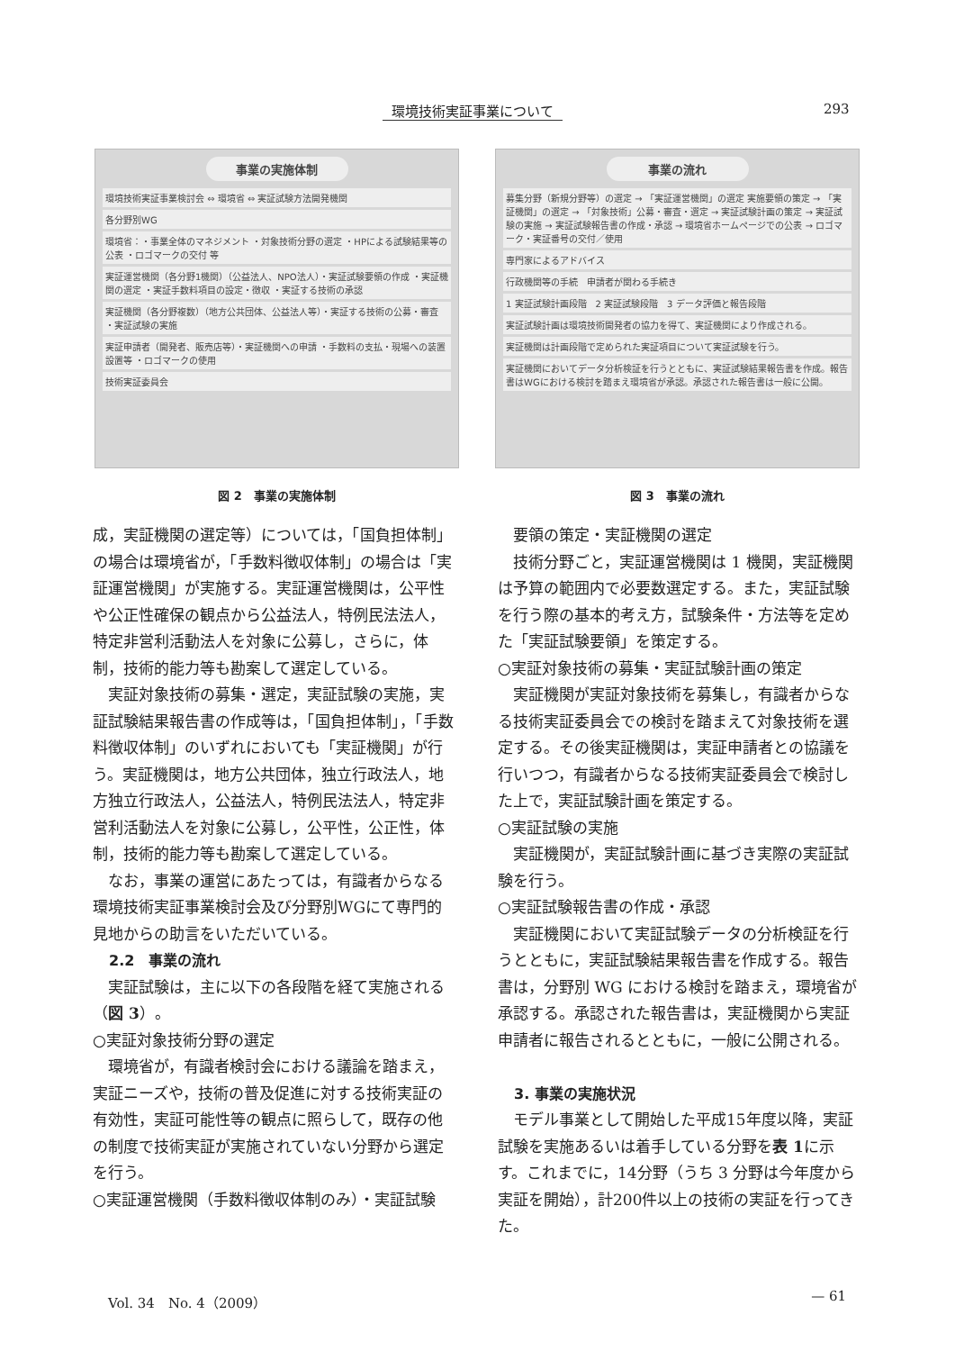環境技術実証事業について 293
事業の実施体制
環境技術実証事業検討会 ⇔ 環境省 ⇔ 実証試験方法開発機関
各分野別WG
環境省：・事業全体のマネジメント ・対象技術分野の選定 ・HPによる試験結果等の公表 ・ロゴマークの交付 等
実証運営機関（各分野1機関）（公益法人、NPO法人）・実証試験要領の作成 ・実証機関の選定 ・実証手数料項目の設定・徴収 ・実証する技術の承認
実証機関（各分野複数）（地方公共団体、公益法人等）・実証する技術の公募・審査 ・実証試験の実施
実証申請者（開発者、販売店等）・実証機関への申請 ・手数料の支払・現場への装置設置等 ・ロゴマークの使用
技術実証委員会
図 2　事業の実施体制
事業の流れ
募集分野（新規分野等）の選定 → 「実証運営機関」の選定 実施要領の策定 → 「実証機関」の選定 → 「対象技術」公募・審査・選定 → 実証試験計画の策定 → 実証試験の実施 → 実証試験報告書の作成・承認 → 環境省ホームページでの公表 → ロゴマーク・実証番号の交付／使用
専門家によるアドバイス
行政機関等の手続　申請者が関わる手続き
1 実証試験計画段階　2 実証試験段階　3 データ評価と報告段階
実証試験計画は環境技術開発者の協力を得て、実証機関により作成される。
実証機関は計画段階で定められた実証項目について実証試験を行う。
実証機関においてデータ分析検証を行うとともに、実証試験結果報告書を作成。報告書はWGにおける検討を踏まえ環境省が承認。承認された報告書は一般に公開。
図 3　事業の流れ
成，実証機関の選定等）については，「国負担体制」の場合は環境省が，「手数料徴収体制」の場合は「実証運営機関」が実施する。実証運営機関は，公平性や公正性確保の観点から公益法人，特例民法法人，特定非営利活動法人を対象に公募し，さらに，体制，技術的能力等も勘案して選定している。
実証対象技術の募集・選定，実証試験の実施，実証試験結果報告書の作成等は，「国負担体制」，「手数料徴収体制」のいずれにおいても「実証機関」が行う。実証機関は，地方公共団体，独立行政法人，地方独立行政法人，公益法人，特例民法法人，特定非営利活動法人を対象に公募し，公平性，公正性，体制，技術的能力等も勘案して選定している。
なお，事業の運営にあたっては，有識者からなる環境技術実証事業検討会及び分野別WGにて専門的見地からの助言をいただいている。
2.2　事業の流れ
実証試験は，主に以下の各段階を経て実施される（図 3）。
○実証対象技術分野の選定
環境省が，有識者検討会における議論を踏まえ，実証ニーズや，技術の普及促進に対する技術実証の有効性，実証可能性等の観点に照らして，既存の他の制度で技術実証が実施されていない分野から選定を行う。
○実証運営機関（手数料徴収体制のみ）・実証試験
要領の策定・実証機関の選定
技術分野ごと，実証運営機関は 1 機関，実証機関は予算の範囲内で必要数選定する。また，実証試験を行う際の基本的考え方，試験条件・方法等を定めた「実証試験要領」を策定する。
○実証対象技術の募集・実証試験計画の策定
実証機関が実証対象技術を募集し，有識者からなる技術実証委員会での検討を踏まえて対象技術を選定する。その後実証機関は，実証申請者との協議を行いつつ，有識者からなる技術実証委員会で検討した上で，実証試験計画を策定する。
○実証試験の実施
実証機関が，実証試験計画に基づき実際の実証試験を行う。
○実証試験報告書の作成・承認
実証機関において実証試験データの分析検証を行うとともに，実証試験結果報告書を作成する。報告書は，分野別 WG における検討を踏まえ，環境省が承認する。承認された報告書は，実証機関から実証申請者に報告されるとともに，一般に公開される。
3. 事業の実施状況
モデル事業として開始した平成15年度以降，実証試験を実施あるいは着手している分野を表 1に示す。これまでに，14分野（うち 3 分野は今年度から実証を開始），計200件以上の技術の実証を行ってきた。
Vol. 34　No. 4（2009） — 61